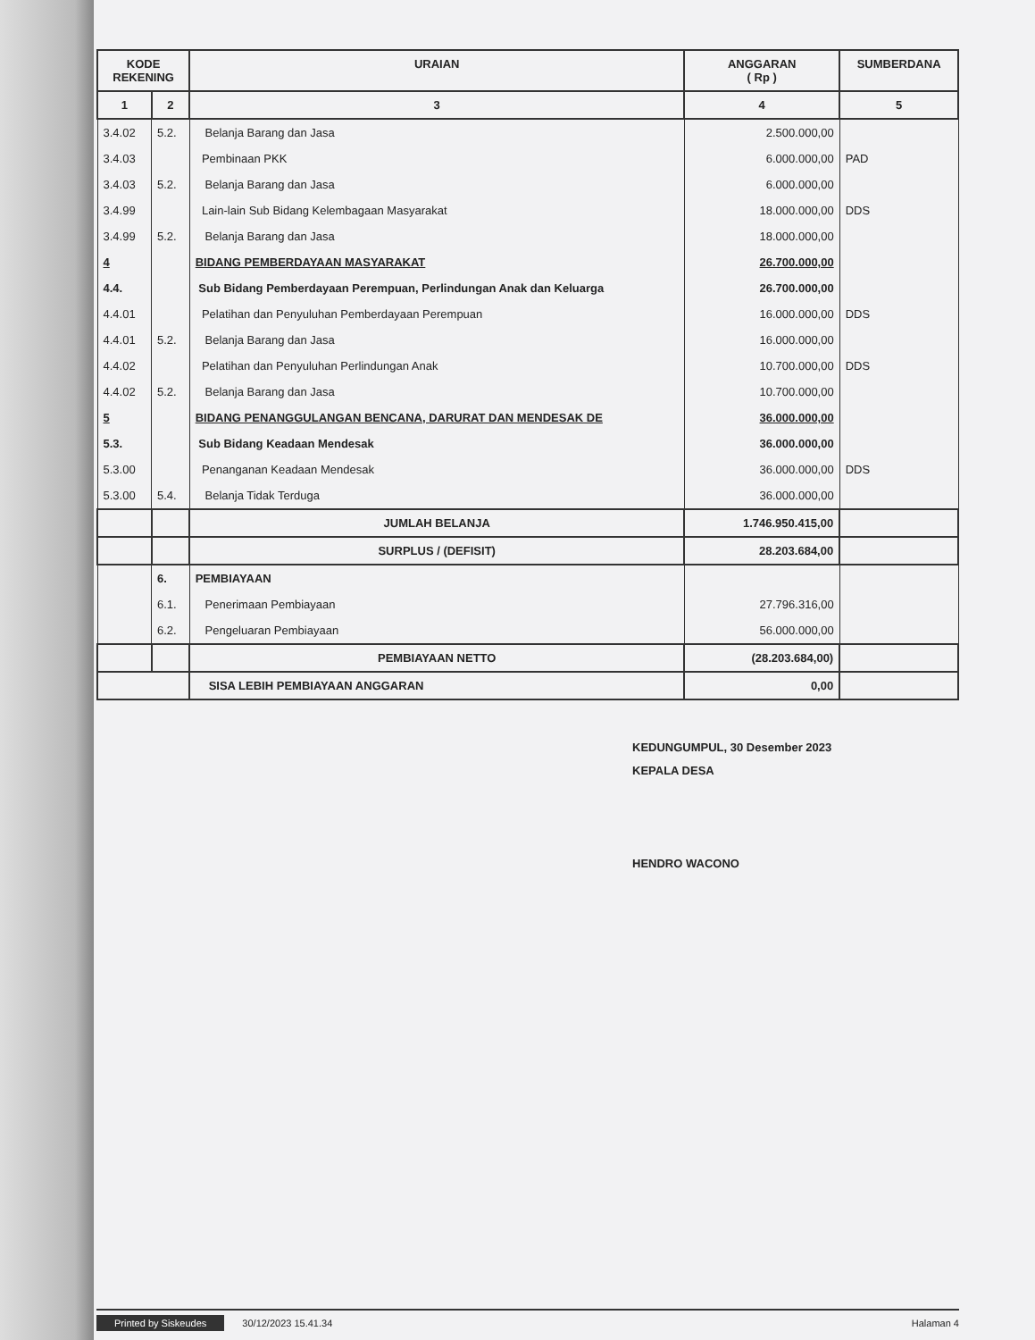| KODE REKENING | | URAIAN | ANGGARAN ( Rp ) | SUMBERDANA |
| --- | --- | --- | --- | --- |
| 1 | 2 | 3 | 4 | 5 |
| 3.4.02 | 5.2. | Belanja Barang dan Jasa | 2.500.000,00 | |
| 3.4.03 | | Pembinaan PKK | 6.000.000,00 | PAD |
| 3.4.03 | 5.2. | Belanja Barang dan Jasa | 6.000.000,00 | |
| 3.4.99 | | Lain-lain Sub Bidang Kelembagaan Masyarakat | 18.000.000,00 | DDS |
| 3.4.99 | 5.2. | Belanja Barang dan Jasa | 18.000.000,00 | |
| 4 | | BIDANG PEMBERDAYAAN MASYARAKAT | 26.700.000,00 | |
| 4.4. | | Sub Bidang Pemberdayaan Perempuan, Perlindungan Anak dan Keluarga | 26.700.000,00 | |
| 4.4.01 | | Pelatihan dan Penyuluhan Pemberdayaan Perempuan | 16.000.000,00 | DDS |
| 4.4.01 | 5.2. | Belanja Barang dan Jasa | 16.000.000,00 | |
| 4.4.02 | | Pelatihan dan Penyuluhan Perlindungan Anak | 10.700.000,00 | DDS |
| 4.4.02 | 5.2. | Belanja Barang dan Jasa | 10.700.000,00 | |
| 5 | | BIDANG PENANGGULANGAN BENCANA, DARURAT DAN MENDESAK DE | 36.000.000,00 | |
| 5.3. | | Sub Bidang Keadaan Mendesak | 36.000.000,00 | |
| 5.3.00 | | Penanganan Keadaan Mendesak | 36.000.000,00 | DDS |
| 5.3.00 | 5.4. | Belanja Tidak Terduga | 36.000.000,00 | |
| | | JUMLAH BELANJA | 1.746.950.415,00 | |
| | | SURPLUS / (DEFISIT) | 28.203.684,00 | |
| | 6. | PEMBIAYAAN | | |
| | 6.1. | Penerimaan Pembiayaan | 27.796.316,00 | |
| | 6.2. | Pengeluaran Pembiayaan | 56.000.000,00 | |
| | | PEMBIAYAAN NETTO | (28.203.684,00) | |
| | | SISA LEBIH PEMBIAYAAN ANGGARAN | 0,00 | |
KEDUNGUMPUL, 30 Desember 2023
KEPALA DESA
HENDRO WACONO
Printed by Siskeudes 30/12/2023 15.41.34
Halaman 4